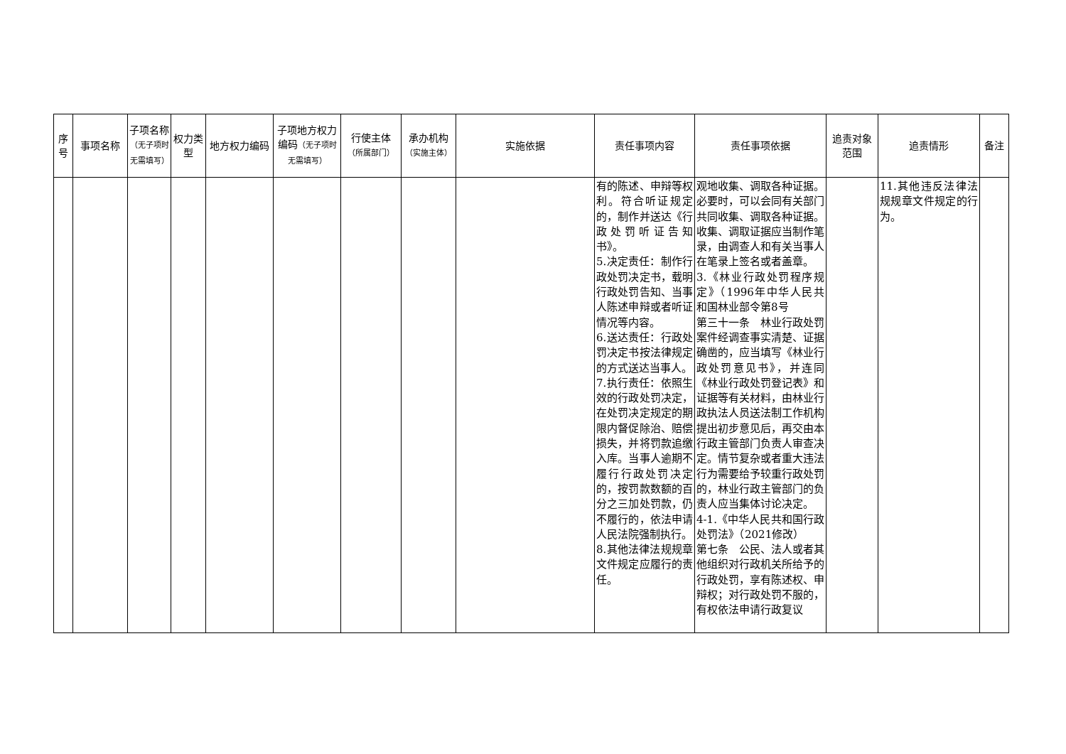| 序号 | 事项名称 | 子项名称 （无子项时无需填写） | 权力类型 | 地方权力编码 | 子项地方权力编码 （无子项时无需填写） | 行使主体 （所属部门） | 承办机构 （实施主体） | 实施依据 | 责任事项内容 | 责任事项依据 | 追责对象范围 | 追责情形 | 备注 |
| --- | --- | --- | --- | --- | --- | --- | --- | --- | --- | --- | --- | --- | --- |
| | | | | | | | | | 有的陈述、申辩等权利。符合听证规定的，制作并送达《行政处罚听证告知书》。 5.决定责任：制作行政处罚决定书，载明行政处罚告知、当事人陈述申辩或者听证情况等内容。 6.送达责任：行政处罚决定书按法律规定的方式送达当事人。 7.执行责任：依照生效的行政处罚决定，在处罚决定规定的期限内督促除治、赔偿损失，并将罚款追缴入库。当事人逾期不履行行政处罚决定的，按罚款数额的百分之三加处罚款，仍不履行的，依法申请人民法院强制执行。 8.其他法律法规规章文件规定应履行的责任。 | 观地收集、调取各种证据。必要时，可以会同有关部门共同收集、调取各种证据。收集、调取证据应当制作笔录，由调查人和有关当事人在笔录上签名或者盖章。 3.《林业行政处罚程序规定》（1996年中华人民共和国林业部令第8号 第三十一条 林业行政处罚案件经调查事实清楚、证据确凿的，应当填写《林业行政处罚意见书》，并连同《林业行政处罚登记表》和证据等有关材料，由林业行政执法人员送法制工作机构提出初步意见后，再交由本行政主管部门负责人审查决定。情节复杂或者重大违法行为需要给予较重行政处罚的，林业行政主管部门的负责人应当集体讨论决定。 4-1.《中华人民共和国行政处罚法》（2021修改） 第七条 公民、法人或者其他组织对行政机关所给予的行政处罚，享有陈述权、申辩权；对行政处罚不服的，有权依法申请行政复议 | | 11.其他违反法律法规规章文件规定的行为。 | |